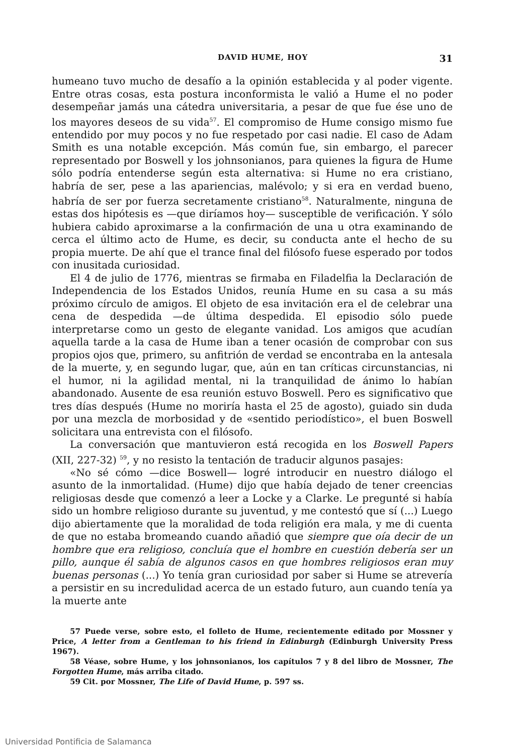DAVID HUME, HOY 31
humeano tuvo mucho de desafío a la opinión establecida y al poder vigente. Entre otras cosas, esta postura inconformista le valió a Hume el no poder desempeñar jamás una cátedra universitaria, a pesar de que fue ése uno de los mayores deseos de su vida<sup>57</sup>. El compromiso de Hume consigo mismo fue entendido por muy pocos y no fue respetado por casi nadie. El caso de Adam Smith es una notable excepción. Más común fue, sin embargo, el parecer representado por Boswell y los johnsonianos, para quienes la figura de Hume sólo podría entenderse según esta alternativa: si Hume no era cristiano, habría de ser, pese a las apariencias, malévolo; y si era en verdad bueno, habría de ser por fuerza secretamente cristiano<sup>58</sup>. Naturalmente, ninguna de estas dos hipótesis es —que diríamos hoy— susceptible de verificación. Y sólo hubiera cabido aproximarse a la confirmación de una u otra examinando de cerca el último acto de Hume, es decir, su conducta ante el hecho de su propia muerte. De ahí que el trance final del filósofo fuese esperado por todos con inusitada curiosidad.
El 4 de julio de 1776, mientras se firmaba en Filadelfia la Declaración de Independencia de los Estados Unidos, reunía Hume en su casa a su más próximo círculo de amigos. El objeto de esa invitación era el de celebrar una cena de despedida —de última despedida. El episodio sólo puede interpretarse como un gesto de elegante vanidad. Los amigos que acudían aquella tarde a la casa de Hume iban a tener ocasión de comprobar con sus propios ojos que, primero, su anfitrión de verdad se encontraba en la antesala de la muerte, y, en segundo lugar, que, aún en tan críticas circunstancias, ni el humor, ni la agilidad mental, ni la tranquilidad de ánimo lo habían abandonado. Ausente de esa reunión estuvo Boswell. Pero es significativo que tres días después (Hume no moriría hasta el 25 de agosto), guiado sin duda por una mezcla de morbosidad y de «sentido periodístico», el buen Boswell solicitara una entrevista con el filósofo.
La conversación que mantuvieron está recogida en los Boswell Papers (XII, 227-32) <sup>59</sup>, y no resisto la tentación de traducir algunos pasajes:
«No sé cómo —dice Boswell— logré introducir en nuestro diálogo el asunto de la inmortalidad. (Hume) dijo que había dejado de tener creencias religiosas desde que comenzó a leer a Locke y a Clarke. Le pregunté si había sido un hombre religioso durante su juventud, y me contestó que sí (...) Luego dijo abiertamente que la moralidad de toda religión era mala, y me di cuenta de que no estaba bromeando cuando añadió que siempre que oía decir de un hombre que era religioso, concluía que el hombre en cuestión debería ser un pillo, aunque él sabía de algunos casos en que hombres religiosos eran muy buenas personas (...) Yo tenía gran curiosidad por saber si Hume se atrevería a persistir en su incredulidad acerca de un estado futuro, aun cuando tenía ya la muerte ante
57 Puede verse, sobre esto, el folleto de Hume, recientemente editado por Mossner y Price, A letter from a Gentleman to his friend in Edinburgh (Edinburgh University Press 1967).
58 Véase, sobre Hume, y los johnsonianos, los capítulos 7 y 8 del libro de Mossner, The Forgotten Hume, más arriba citado.
59 Cit. por Mossner, The Life of David Hume, p. 597 ss.
Universidad Pontificia de Salamanca